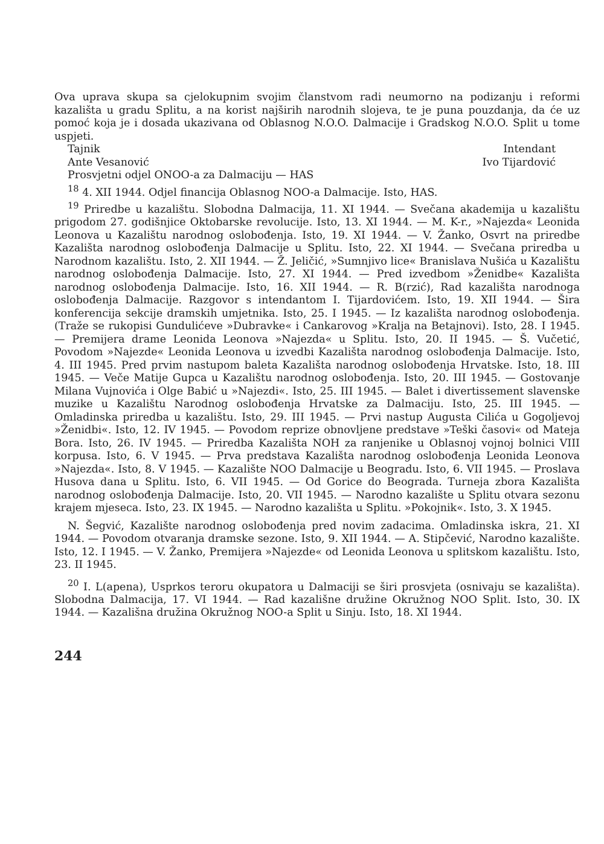Ova uprava skupa sa cjelokupnim svojim članstvom radi neumorno na podizanju i reformi kazališta u gradu Splitu, a na korist najširih narodnih slojeva, te je puna pouzdanja, da će uz pomoć koja je i dosada ukazivana od Oblasnog N.O.O. Dalmacije i Gradskog N.O.O. Split u tome uspjeti.
Tajnik Intendant
Ante Vesanović Ivo Tijardović
Prosvjetni odjel ONOO-a za Dalmaciju — HAS
<sup>18</sup> 4. XII 1944. Odjel financija Oblasnog NOO-a Dalmacije. Isto, HAS.
<sup>19</sup> Priredbe u kazalištu. Slobodna Dalmacija, 11. XI 1944. — Svečana akademija u kazalištu prigodom 27. godišnjice Oktobarske revolucije. Isto, 13. XI 1944. — M. K-r., »Najezda« Leonida Leonova u Kazalištu narodnog oslobođenja. Isto, 19. XI 1944. — V. Žanko, Osvrt na priredbe Kazališta narodnog oslobođenja Dalmacije u Splitu. Isto, 22. XI 1944. — Svečana priredba u Narodnom kazalištu. Isto, 2. XII 1944. — Ž. Jeličić, »Sumnjivo lice« Branislava Nušića u Kazalištu narodnog oslobođenja Dalmacije. Isto, 27. XI 1944. — Pred izvedbom »Ženidbe« Kazališta narodnog oslobođenja Dalmacije. Isto, 16. XII 1944. — R. B(rzić), Rad kazališta narodnoga oslobođenja Dalmacije. Razgovor s intendantom I. Tijardovićem. Isto, 19. XII 1944. — Šira konferencija sekcije dramskih umjetnika. Isto, 25. I 1945. — Iz kazališta narodnog oslobođenja. (Traže se rukopisi Gundulićeve »Dubravke« i Cankarovog »Kralja na Betajnovi). Isto, 28. I 1945. — Premijera drame Leonida Leonova »Najezda« u Splitu. Isto, 20. II 1945. — Š. Vučetić, Povodom »Najezde« Leonida Leonova u izvedbi Kazališta narodnog oslobođenja Dalmacije. Isto, 4. III 1945. Pred prvim nastupom baleta Kazališta narodnog oslobođenja Hrvatske. Isto, 18. III 1945. — Veče Matije Gupca u Kazalištu narodnog oslobođenja. Isto, 20. III 1945. — Gostovanje Milana Vujnovića i Olge Babić u »Najezdi«. Isto, 25. III 1945. — Balet i divertissement slavenske muzike u Kazalištu Narodnog oslobođenja Hrvatske za Dalmaciju. Isto, 25. III 1945. — Omladinska priredba u kazalištu. Isto, 29. III 1945. — Prvi nastup Augusta Cilića u Gogoljevoj »Ženidbi«. Isto, 12. IV 1945. — Povodom reprize obnovljene predstave »Teški časovi« od Mateja Bora. Isto, 26. IV 1945. — Priredba Kazališta NOH za ranjenike u Oblasnoj vojnoj bolnici VIII korpusa. Isto, 6. V 1945. — Prva predstava Kazališta narodnog oslobođenja Leonida Leonova »Najezda«. Isto, 8. V 1945. — Kazalište NOO Dalmacije u Beogradu. Isto, 6. VII 1945. — Proslava Husova dana u Splitu. Isto, 6. VII 1945. — Od Gorice do Beograda. Turneja zbora Kazališta narodnog oslobođenja Dalmacije. Isto, 20. VII 1945. — Narodno kazalište u Splitu otvara sezonu krajem mjeseca. Isto, 23. IX 1945. — Narodno kazališta u Splitu. »Pokojnik«. Isto, 3. X 1945.
N. Šegvić, Kazalište narodnog oslobođenja pred novim zadacima. Omladinska iskra, 21. XI 1944. — Povodom otvaranja dramske sezone. Isto, 9. XII 1944. — A. Stipčević, Narodno kazalište. Isto, 12. I 1945. — V. Žanko, Premijera »Najezde« od Leonida Leonova u splitskom kazalištu. Isto, 23. II 1945.
<sup>20</sup> I. L(apena), Usprkos teroru okupatora u Dalmaciji se širi prosvjeta (osnivaju se kazališta). Slobodna Dalmacija, 17. VI 1944. — Rad kazališne družine Okružnog NOO Split. Isto, 30. IX 1944. — Kazališna družina Okružnog NOO-a Split u Sinju. Isto, 18. XI 1944.
244